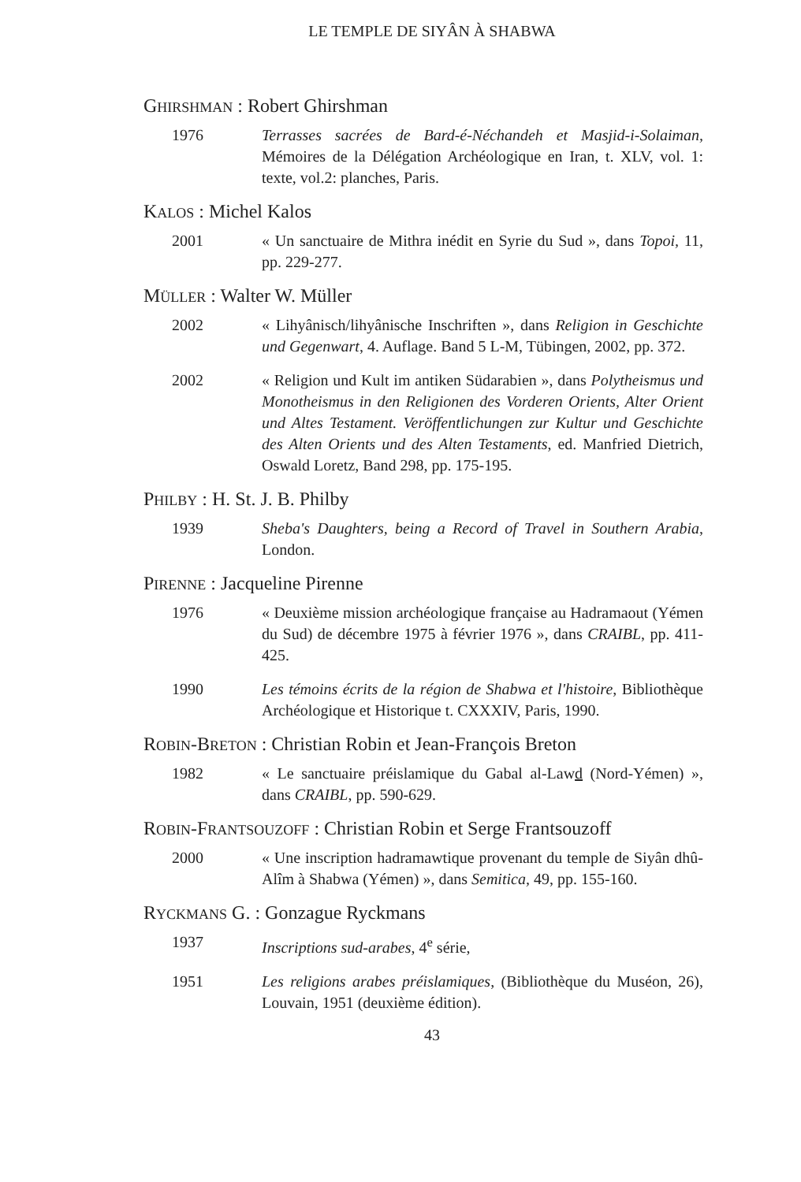LE TEMPLE DE SIYÂN À SHABWA
GHIRSHMAN : Robert Ghirshman
1976 Terrasses sacrées de Bard-é-Néchandeh et Masjid-i-Solaiman, Mémoires de la Délégation Archéologique en Iran, t. XLV, vol. 1: texte, vol.2: planches, Paris.
KALOS : Michel Kalos
2001 « Un sanctuaire de Mithra inédit en Syrie du Sud », dans Topoi, 11, pp. 229-277.
MÜLLER : Walter W. Müller
2002 « Lihyânisch/lihyânische Inschriften », dans Religion in Geschichte und Gegenwart, 4. Auflage. Band 5 L-M, Tübingen, 2002, pp. 372.
2002 « Religion und Kult im antiken Südarabien », dans Polytheismus und Monotheismus in den Religionen des Vorderen Orients, Alter Orient und Altes Testament. Veröffentlichungen zur Kultur und Geschichte des Alten Orients und des Alten Testaments, ed. Manfried Dietrich, Oswald Loretz, Band 298, pp. 175-195.
PHILBY : H. St. J. B. Philby
1939 Sheba's Daughters, being a Record of Travel in Southern Arabia, London.
PIRENNE : Jacqueline Pirenne
1976 « Deuxième mission archéologique française au Hadramaout (Yémen du Sud) de décembre 1975 à février 1976 », dans CRAIBL, pp. 411-425.
1990 Les témoins écrits de la région de Shabwa et l'histoire, Bibliothèque Archéologique et Historique t. CXXXIV, Paris, 1990.
ROBIN-BRETON : Christian Robin et Jean-François Breton
1982 « Le sanctuaire préislamique du Gabal al-Lawd (Nord-Yémen) », dans CRAIBL, pp. 590-629.
ROBIN-FRANTSOUZOFF : Christian Robin et Serge Frantsouzoff
2000 « Une inscription hadramawtique provenant du temple de Siyân dhû-Alîm à Shabwa (Yémen) », dans Semitica, 49, pp. 155-160.
RYCKMANS G. : Gonzague Ryckmans
1937 Inscriptions sud-arabes, 4<sup>e</sup> série,
1951 Les religions arabes préislamiques, (Bibliothèque du Muséon, 26), Louvain, 1951 (deuxième édition).
43